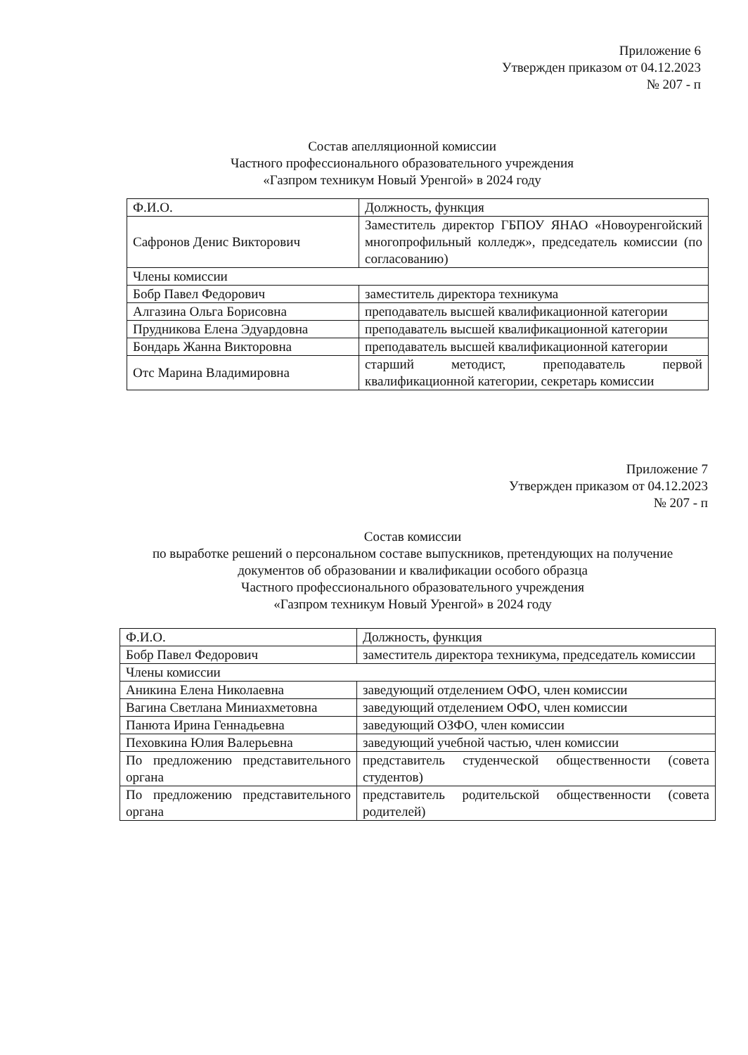Приложение 6
Утвержден приказом от 04.12.2023
№ 207 - п
Состав апелляционной комиссии
Частного профессионального образовательного учреждения
«Газпром техникум Новый Уренгой» в 2024 году
| Ф.И.О. | Должность, функция |
| Сафронов Денис Викторович | Заместитель директор ГБПОУ ЯНАО «Новоуренгойский многопрофильный колледж», председатель комиссии (по согласованию) |
| Члены комиссии | |
| Бобр Павел Федорович | заместитель директора техникума |
| Алгазина Ольга Борисовна | преподаватель высшей квалификационной категории |
| Прудникова Елена Эдуардовна | преподаватель высшей квалификационной категории |
| Бондарь Жанна Викторовна | преподаватель высшей квалификационной категории |
| Отс Марина Владимировна | старший методист, преподаватель первой квалификационной категории, секретарь комиссии |
Приложение 7
Утвержден приказом от 04.12.2023
№ 207 - п
Состав комиссии
по выработке решений о персональном составе выпускников, претендующих на получение документов об образовании и квалификации особого образца
Частного профессионального образовательного учреждения
«Газпром техникум Новый Уренгой» в 2024 году
| Ф.И.О. | Должность, функция |
| Бобр Павел Федорович | заместитель директора техникума, председатель комиссии |
| Члены комиссии | |
| Аникина Елена Николаевна | заведующий отделением ОФО, член комиссии |
| Вагина Светлана Миниахметовна | заведующий отделением ОФО, член комиссии |
| Панюта Ирина Геннадьевна | заведующий ОЗФО, член комиссии |
| Пеховкина Юлия Валерьевна | заведующий учебной частью, член комиссии |
| По предложению представительного органа | представитель студенческой общественности (совета студентов) |
| По предложению представительного органа | представитель родительской общественности (совета родителей) |